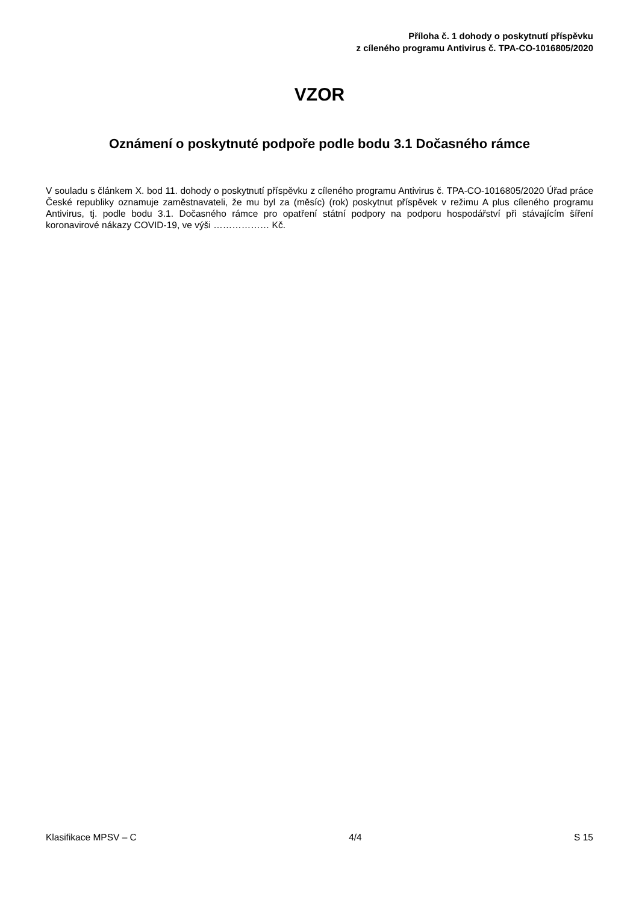Příloha č. 1 dohody o poskytnutí příspěvku
z cíleného programu Antivirus č. TPA-CO-1016805/2020
VZOR
Oznámení o poskytnuté podpoře podle bodu 3.1 Dočasného rámce
V souladu s článkem X. bod 11. dohody o poskytnutí příspěvku z cíleného programu Antivirus č. TPA-CO-1016805/2020 Úřad práce České republiky oznamuje zaměstnavateli, že mu byl za (měsíc) (rok) poskytnut příspěvek v režimu A plus cíleného programu Antivirus, tj. podle bodu 3.1. Dočasného rámce pro opatření státní podpory na podporu hospodářství při stávajícím šíření koronavirové nákazy COVID-19, ve výši ……………… Kč.
Klasifikace MPSV – C 4/4 S 15